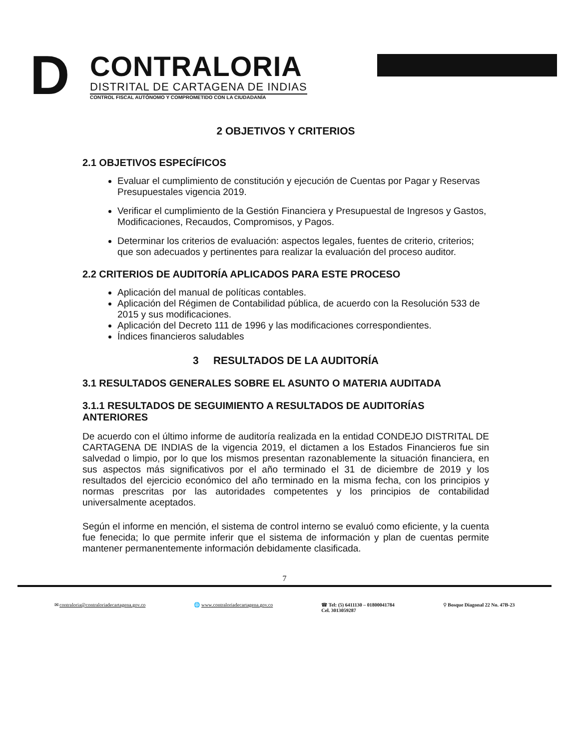D
CONTRALORIA
DISTRITAL DE CARTAGENA DE INDIAS
CONTROL FISCAL AUTÓNOMO Y COMPROMETIDO CON LA CIUDADANÍA
2 OBJETIVOS Y CRITERIOS
2.1 OBJETIVOS ESPECÍFICOS
Evaluar el cumplimiento de constitución y ejecución de Cuentas por Pagar y Reservas Presupuestales vigencia 2019.
Verificar el cumplimiento de la Gestión Financiera y Presupuestal de Ingresos y Gastos, Modificaciones, Recaudos, Compromisos, y Pagos.
Determinar los criterios de evaluación: aspectos legales, fuentes de criterio, criterios; que son adecuados y pertinentes para realizar la evaluación del proceso auditor.
2.2 CRITERIOS DE AUDITORÍA APLICADOS PARA ESTE PROCESO
Aplicación del manual de políticas contables.
Aplicación del Régimen de Contabilidad pública, de acuerdo con la Resolución 533 de 2015 y sus modificaciones.
Aplicación del Decreto 111 de 1996 y las modificaciones correspondientes.
Índices financieros saludables
3 RESULTADOS DE LA AUDITORÍA
3.1 RESULTADOS GENERALES SOBRE EL ASUNTO O MATERIA AUDITADA
3.1.1 RESULTADOS DE SEGUIMIENTO A RESULTADOS DE AUDITORÍAS ANTERIORES
De acuerdo con el último informe de auditoría realizada en la entidad CONDEJO DISTRITAL DE CARTAGENA DE INDIAS de la vigencia 2019, el dictamen a los Estados Financieros fue sin salvedad o limpio, por lo que los mismos presentan razonablemente la situación financiera, en sus aspectos más significativos por el año terminado el 31 de diciembre de 2019 y los resultados del ejercicio económico del año terminado en la misma fecha, con los principios y normas prescritas por las autoridades competentes y los principios de contabilidad universalmente aceptados.
Según el informe en mención, el sistema de control interno se evaluó como eficiente, y la cuenta fue fenecida; lo que permite inferir que el sistema de información y plan de cuentas permite mantener permanentemente información debidamente clasificada.
7
✉ contraloria@contraloriadecartagena.gov.co
🌐 www.contraloriadecartagena.gov.co
☎ Tel: (5) 6411130 – 01800041784
Cel. 3013059287
⚲ Bosque Diagonal 22 No. 47B-23